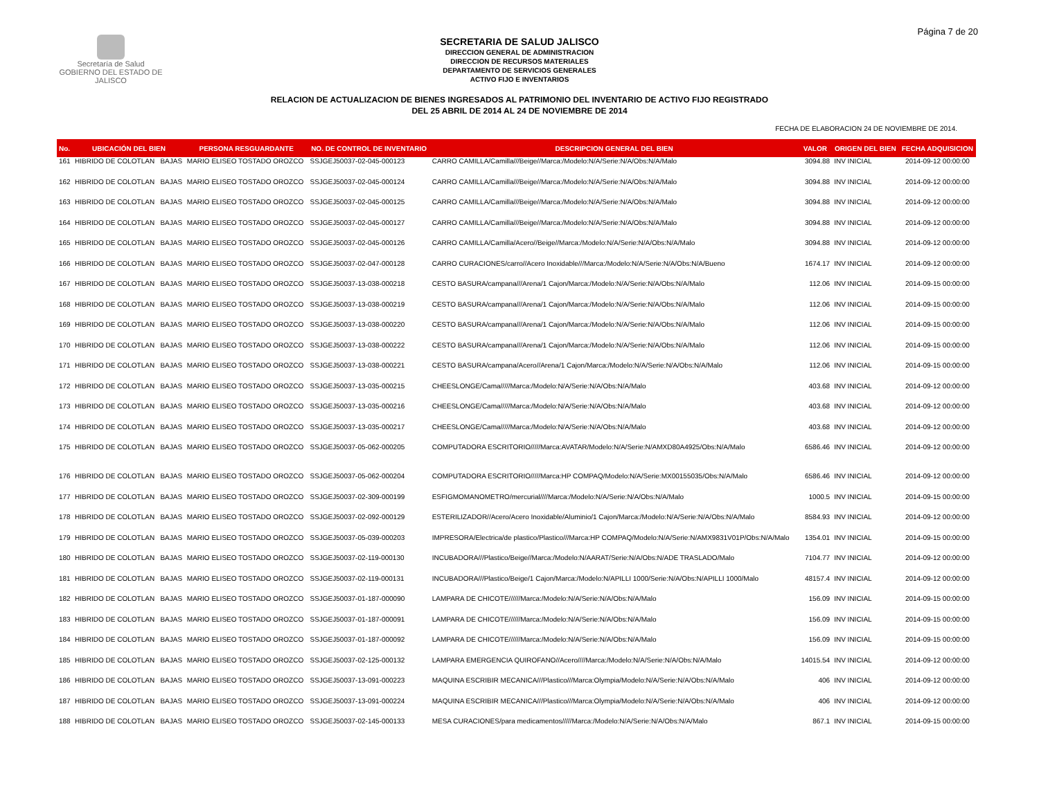Página 7 de 20
Secretaría de Salud
GOBIERNO DEL ESTADO DE JALISCO
SECRETARIA DE SALUD JALISCO
DIRECCION GENERAL DE ADMINISTRACION
DIRECCION DE RECURSOS MATERIALES
DEPARTAMENTO DE SERVICIOS GENERALES
ACTIVO FIJO E INVENTARIOS
RELACION DE ACTUALIZACION DE BIENES INGRESADOS AL PATRIMONIO DEL INVENTARIO DE ACTIVO FIJO REGISTRADO
DEL 25 ABRIL DE 2014 AL 24 DE NOVIEMBRE DE 2014
FECHA DE ELABORACION 24 DE NOVIEMBRE DE 2014.
| No. | UBICACIÓN DEL BIEN | | PERSONA RESGUARDANTE | NO. DE CONTROL DE INVENTARIO | DESCRIPCION GENERAL DEL BIEN | VALOR | ORIGEN DEL BIEN | FECHA ADQUISICION |
| --- | --- | --- | --- | --- | --- | --- | --- | --- |
| 161 | HIBRIDO DE COLOTLAN | BAJAS | MARIO ELISEO TOSTADO OROZCO | SSJGEJ50037-02-045-000123 | CARRO CAMILLA/Camilla///Beige//Marca:/Modelo:N/A/Serie:N/A/Obs:N/A/Malo | 3094.88 | INV INICIAL | 2014-09-12 00:00:00 |
| 162 | HIBRIDO DE COLOTLAN | BAJAS | MARIO ELISEO TOSTADO OROZCO | SSJGEJ50037-02-045-000124 | CARRO CAMILLA/Camilla///Beige//Marca:/Modelo:N/A/Serie:N/A/Obs:N/A/Malo | 3094.88 | INV INICIAL | 2014-09-12 00:00:00 |
| 163 | HIBRIDO DE COLOTLAN | BAJAS | MARIO ELISEO TOSTADO OROZCO | SSJGEJ50037-02-045-000125 | CARRO CAMILLA/Camilla///Beige//Marca:/Modelo:N/A/Serie:N/A/Obs:N/A/Malo | 3094.88 | INV INICIAL | 2014-09-12 00:00:00 |
| 164 | HIBRIDO DE COLOTLAN | BAJAS | MARIO ELISEO TOSTADO OROZCO | SSJGEJ50037-02-045-000127 | CARRO CAMILLA/Camilla///Beige//Marca:/Modelo:N/A/Serie:N/A/Obs:N/A/Malo | 3094.88 | INV INICIAL | 2014-09-12 00:00:00 |
| 165 | HIBRIDO DE COLOTLAN | BAJAS | MARIO ELISEO TOSTADO OROZCO | SSJGEJ50037-02-045-000126 | CARRO CAMILLA/Camilla/Acero//Beige//Marca:/Modelo:N/A/Serie:N/A/Obs:N/A/Malo | 3094.88 | INV INICIAL | 2014-09-12 00:00:00 |
| 166 | HIBRIDO DE COLOTLAN | BAJAS | MARIO ELISEO TOSTADO OROZCO | SSJGEJ50037-02-047-000128 | CARRO CURACIONES/carro//Acero Inoxidable///Marca:/Modelo:N/A/Serie:N/A/Obs:N/A/Bueno | 1674.17 | INV INICIAL | 2014-09-12 00:00:00 |
| 167 | HIBRIDO DE COLOTLAN | BAJAS | MARIO ELISEO TOSTADO OROZCO | SSJGEJ50037-13-038-000218 | CESTO BASURA/campana///Arena/1 Cajon/Marca:/Modelo:N/A/Serie:N/A/Obs:N/A/Malo | 112.06 | INV INICIAL | 2014-09-15 00:00:00 |
| 168 | HIBRIDO DE COLOTLAN | BAJAS | MARIO ELISEO TOSTADO OROZCO | SSJGEJ50037-13-038-000219 | CESTO BASURA/campana///Arena/1 Cajon/Marca:/Modelo:N/A/Serie:N/A/Obs:N/A/Malo | 112.06 | INV INICIAL | 2014-09-15 00:00:00 |
| 169 | HIBRIDO DE COLOTLAN | BAJAS | MARIO ELISEO TOSTADO OROZCO | SSJGEJ50037-13-038-000220 | CESTO BASURA/campana///Arena/1 Cajon/Marca:/Modelo:N/A/Serie:N/A/Obs:N/A/Malo | 112.06 | INV INICIAL | 2014-09-15 00:00:00 |
| 170 | HIBRIDO DE COLOTLAN | BAJAS | MARIO ELISEO TOSTADO OROZCO | SSJGEJ50037-13-038-000222 | CESTO BASURA/campana///Arena/1 Cajon/Marca:/Modelo:N/A/Serie:N/A/Obs:N/A/Malo | 112.06 | INV INICIAL | 2014-09-15 00:00:00 |
| 171 | HIBRIDO DE COLOTLAN | BAJAS | MARIO ELISEO TOSTADO OROZCO | SSJGEJ50037-13-038-000221 | CESTO BASURA/campana/Acero//Arena/1 Cajon/Marca:/Modelo:N/A/Serie:N/A/Obs:N/A/Malo | 112.06 | INV INICIAL | 2014-09-15 00:00:00 |
| 172 | HIBRIDO DE COLOTLAN | BAJAS | MARIO ELISEO TOSTADO OROZCO | SSJGEJ50037-13-035-000215 | CHEESLONGE/Cama/////Marca:/Modelo:N/A/Serie:N/A/Obs:N/A/Malo | 403.68 | INV INICIAL | 2014-09-12 00:00:00 |
| 173 | HIBRIDO DE COLOTLAN | BAJAS | MARIO ELISEO TOSTADO OROZCO | SSJGEJ50037-13-035-000216 | CHEESLONGE/Cama/////Marca:/Modelo:N/A/Serie:N/A/Obs:N/A/Malo | 403.68 | INV INICIAL | 2014-09-12 00:00:00 |
| 174 | HIBRIDO DE COLOTLAN | BAJAS | MARIO ELISEO TOSTADO OROZCO | SSJGEJ50037-13-035-000217 | CHEESLONGE/Cama/////Marca:/Modelo:N/A/Serie:N/A/Obs:N/A/Malo | 403.68 | INV INICIAL | 2014-09-12 00:00:00 |
| 175 | HIBRIDO DE COLOTLAN | BAJAS | MARIO ELISEO TOSTADO OROZCO | SSJGEJ50037-05-062-000205 | COMPUTADORA ESCRITORIO/////Marca:AVATAR/Modelo:N/A/Serie:N/AMXD80A4925/Obs:N/A/Malo | 6586.46 | INV INICIAL | 2014-09-12 00:00:00 |
| 176 | HIBRIDO DE COLOTLAN | BAJAS | MARIO ELISEO TOSTADO OROZCO | SSJGEJ50037-05-062-000204 | COMPUTADORA ESCRITORIO/////Marca:HP COMPAQ/Modelo:N/A/Serie:MX00155035/Obs:N/A/Malo | 6586.46 | INV INICIAL | 2014-09-12 00:00:00 |
| 177 | HIBRIDO DE COLOTLAN | BAJAS | MARIO ELISEO TOSTADO OROZCO | SSJGEJ50037-02-309-000199 | ESFIGMOMANOMETRO/mercurial////Marca:/Modelo:N/A/Serie:N/A/Obs:N/A/Malo | 1000.5 | INV INICIAL | 2014-09-15 00:00:00 |
| 178 | HIBRIDO DE COLOTLAN | BAJAS | MARIO ELISEO TOSTADO OROZCO | SSJGEJ50037-02-092-000129 | ESTERILIZADOR//Acero/Acero Inoxidable/Aluminio/1 Cajon/Marca:/Modelo:N/A/Serie:N/A/Obs:N/A/Malo | 8584.93 | INV INICIAL | 2014-09-12 00:00:00 |
| 179 | HIBRIDO DE COLOTLAN | BAJAS | MARIO ELISEO TOSTADO OROZCO | SSJGEJ50037-05-039-000203 | IMPRESORA/Electrica/de plastico/Plastico///Marca:HP COMPAQ/Modelo:N/A/Serie:N/AMX9831V01P/Obs:N/A/Malo | 1354.01 | INV INICIAL | 2014-09-15 00:00:00 |
| 180 | HIBRIDO DE COLOTLAN | BAJAS | MARIO ELISEO TOSTADO OROZCO | SSJGEJ50037-02-119-000130 | INCUBADORA///Plastico/Beige//Marca:/Modelo:N/AARAT/Serie:N/A/Obs:N/ADE TRASLADO/Malo | 7104.77 | INV INICIAL | 2014-09-12 00:00:00 |
| 181 | HIBRIDO DE COLOTLAN | BAJAS | MARIO ELISEO TOSTADO OROZCO | SSJGEJ50037-02-119-000131 | INCUBADORA///Plastico/Beige/1 Cajon/Marca:/Modelo:N/APILLI 1000/Serie:N/A/Obs:N/APILLI 1000/Malo | 48157.4 | INV INICIAL | 2014-09-12 00:00:00 |
| 182 | HIBRIDO DE COLOTLAN | BAJAS | MARIO ELISEO TOSTADO OROZCO | SSJGEJ50037-01-187-000090 | LAMPARA DE CHICOTE//////Marca:/Modelo:N/A/Serie:N/A/Obs:N/A/Malo | 156.09 | INV INICIAL | 2014-09-15 00:00:00 |
| 183 | HIBRIDO DE COLOTLAN | BAJAS | MARIO ELISEO TOSTADO OROZCO | SSJGEJ50037-01-187-000091 | LAMPARA DE CHICOTE//////Marca:/Modelo:N/A/Serie:N/A/Obs:N/A/Malo | 156.09 | INV INICIAL | 2014-09-15 00:00:00 |
| 184 | HIBRIDO DE COLOTLAN | BAJAS | MARIO ELISEO TOSTADO OROZCO | SSJGEJ50037-01-187-000092 | LAMPARA DE CHICOTE//////Marca:/Modelo:N/A/Serie:N/A/Obs:N/A/Malo | 156.09 | INV INICIAL | 2014-09-15 00:00:00 |
| 185 | HIBRIDO DE COLOTLAN | BAJAS | MARIO ELISEO TOSTADO OROZCO | SSJGEJ50037-02-125-000132 | LAMPARA EMERGENCIA QUIROFANO//Acero////Marca:/Modelo:N/A/Serie:N/A/Obs:N/A/Malo | 14015.54 | INV INICIAL | 2014-09-12 00:00:00 |
| 186 | HIBRIDO DE COLOTLAN | BAJAS | MARIO ELISEO TOSTADO OROZCO | SSJGEJ50037-13-091-000223 | MAQUINA ESCRIBIR MECANICA///Plastico///Marca:Olympia/Modelo:N/A/Serie:N/A/Obs:N/A/Malo | 406 | INV INICIAL | 2014-09-12 00:00:00 |
| 187 | HIBRIDO DE COLOTLAN | BAJAS | MARIO ELISEO TOSTADO OROZCO | SSJGEJ50037-13-091-000224 | MAQUINA ESCRIBIR MECANICA///Plastico///Marca:Olympia/Modelo:N/A/Serie:N/A/Obs:N/A/Malo | 406 | INV INICIAL | 2014-09-12 00:00:00 |
| 188 | HIBRIDO DE COLOTLAN | BAJAS | MARIO ELISEO TOSTADO OROZCO | SSJGEJ50037-02-145-000133 | MESA CURACIONES/para medicamentos/////Marca:/Modelo:N/A/Serie:N/A/Obs:N/A/Malo | 867.1 | INV INICIAL | 2014-09-15 00:00:00 |